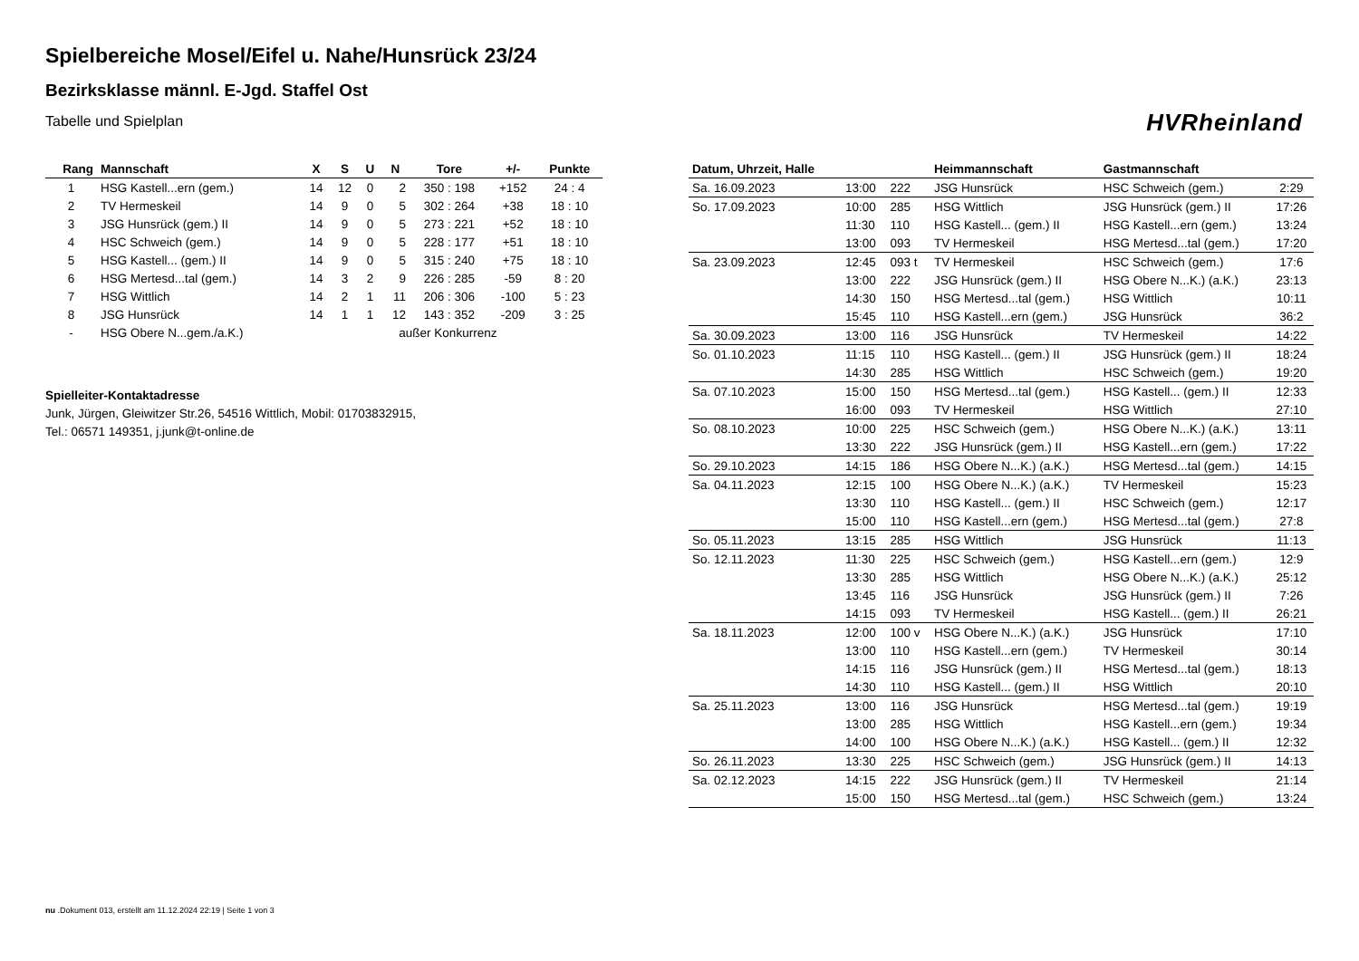Spielbereiche Mosel/Eifel u. Nahe/Hunsrück 23/24
Bezirksklasse männl. E-Jgd. Staffel Ost
Tabelle und Spielplan
HVRheinland
| Rang | Mannschaft | X | S | U | N | Tore | +/- | Punkte |
| --- | --- | --- | --- | --- | --- | --- | --- | --- |
| 1 | HSG Kastell...ern (gem.) | 14 | 12 | 0 | 2 | 350 : 198 | +152 | 24 : 4 |
| 2 | TV Hermeskeil | 14 | 9 | 0 | 5 | 302 : 264 | +38 | 18 : 10 |
| 3 | JSG Hunsrück (gem.) II | 14 | 9 | 0 | 5 | 273 : 221 | +52 | 18 : 10 |
| 4 | HSC Schweich (gem.) | 14 | 9 | 0 | 5 | 228 : 177 | +51 | 18 : 10 |
| 5 | HSG Kastell... (gem.) II | 14 | 9 | 0 | 5 | 315 : 240 | +75 | 18 : 10 |
| 6 | HSG Mertesd...tal (gem.) | 14 | 3 | 2 | 9 | 226 : 285 | -59 | 8 : 20 |
| 7 | HSG Wittlich | 14 | 2 | 1 | 11 | 206 : 306 | -100 | 5 : 23 |
| 8 | JSG Hunsrück | 14 | 1 | 1 | 12 | 143 : 352 | -209 | 3 : 25 |
| - | HSG Obere N...gem./a.K.) | | | außer Konkurrenz | | | | |
Spielleiter-Kontaktadresse
Junk, Jürgen, Gleiwitzer Str.26, 54516 Wittlich, Mobil: 01703832915, Tel.: 06571 149351, j.junk@t-online.de
| Datum, Uhrzeit, Halle | | | Heimmannschaft | Gastmannschaft | |
| --- | --- | --- | --- | --- | --- |
| Sa. 16.09.2023 | 13:00 | 222 | JSG Hunsrück | HSC Schweich (gem.) | 2:29 |
| So. 17.09.2023 | 10:00 | 285 | HSG Wittlich | JSG Hunsrück (gem.) II | 17:26 |
| | 11:30 | 110 | HSG Kastell... (gem.) II | HSG Kastell...ern (gem.) | 13:24 |
| | 13:00 | 093 | TV Hermeskeil | HSG Mertesd...tal (gem.) | 17:20 |
| Sa. 23.09.2023 | 12:45 | 093 t | TV Hermeskeil | HSC Schweich (gem.) | 17:6 |
| | 13:00 | 222 | JSG Hunsrück (gem.) II | HSG Obere N...K.) (a.K.) | 23:13 |
| | 14:30 | 150 | HSG Mertesd...tal (gem.) | HSG Wittlich | 10:11 |
| | 15:45 | 110 | HSG Kastell...ern (gem.) | JSG Hunsrück | 36:2 |
| Sa. 30.09.2023 | 13:00 | 116 | JSG Hunsrück | TV Hermeskeil | 14:22 |
| So. 01.10.2023 | 11:15 | 110 | HSG Kastell... (gem.) II | JSG Hunsrück (gem.) II | 18:24 |
| | 14:30 | 285 | HSG Wittlich | HSC Schweich (gem.) | 19:20 |
| Sa. 07.10.2023 | 15:00 | 150 | HSG Mertesd...tal (gem.) | HSG Kastell... (gem.) II | 12:33 |
| | 16:00 | 093 | TV Hermeskeil | HSG Wittlich | 27:10 |
| So. 08.10.2023 | 10:00 | 225 | HSC Schweich (gem.) | HSG Obere N...K.) (a.K.) | 13:11 |
| | 13:30 | 222 | JSG Hunsrück (gem.) II | HSG Kastell...ern (gem.) | 17:22 |
| So. 29.10.2023 | 14:15 | 186 | HSG Obere N...K.) (a.K.) | HSG Mertesd...tal (gem.) | 14:15 |
| Sa. 04.11.2023 | 12:15 | 100 | HSG Obere N...K.) (a.K.) | TV Hermeskeil | 15:23 |
| | 13:30 | 110 | HSG Kastell... (gem.) II | HSC Schweich (gem.) | 12:17 |
| | 15:00 | 110 | HSG Kastell...ern (gem.) | HSG Mertesd...tal (gem.) | 27:8 |
| So. 05.11.2023 | 13:15 | 285 | HSG Wittlich | JSG Hunsrück | 11:13 |
| So. 12.11.2023 | 11:30 | 225 | HSC Schweich (gem.) | HSG Kastell...ern (gem.) | 12:9 |
| | 13:30 | 285 | HSG Wittlich | HSG Obere N...K.) (a.K.) | 25:12 |
| | 13:45 | 116 | JSG Hunsrück | JSG Hunsrück (gem.) II | 7:26 |
| | 14:15 | 093 | TV Hermeskeil | HSG Kastell... (gem.) II | 26:21 |
| Sa. 18.11.2023 | 12:00 | 100 v | HSG Obere N...K.) (a.K.) | JSG Hunsrück | 17:10 |
| | 13:00 | 110 | HSG Kastell...ern (gem.) | TV Hermeskeil | 30:14 |
| | 14:15 | 116 | JSG Hunsrück (gem.) II | HSG Mertesd...tal (gem.) | 18:13 |
| | 14:30 | 110 | HSG Kastell... (gem.) II | HSG Wittlich | 20:10 |
| Sa. 25.11.2023 | 13:00 | 116 | JSG Hunsrück | HSG Mertesd...tal (gem.) | 19:19 |
| | 13:00 | 285 | HSG Wittlich | HSG Kastell...ern (gem.) | 19:34 |
| | 14:00 | 100 | HSG Obere N...K.) (a.K.) | HSG Kastell... (gem.) II | 12:32 |
| So. 26.11.2023 | 13:30 | 225 | HSC Schweich (gem.) | JSG Hunsrück (gem.) II | 14:13 |
| Sa. 02.12.2023 | 14:15 | 222 | JSG Hunsrück (gem.) II | TV Hermeskeil | 21:14 |
| | 15:00 | 150 | HSG Mertesd...tal (gem.) | HSC Schweich (gem.) | 13:24 |
nu .Dokument 013, erstellt am 11.12.2024 22:19 | Seite 1 von 3